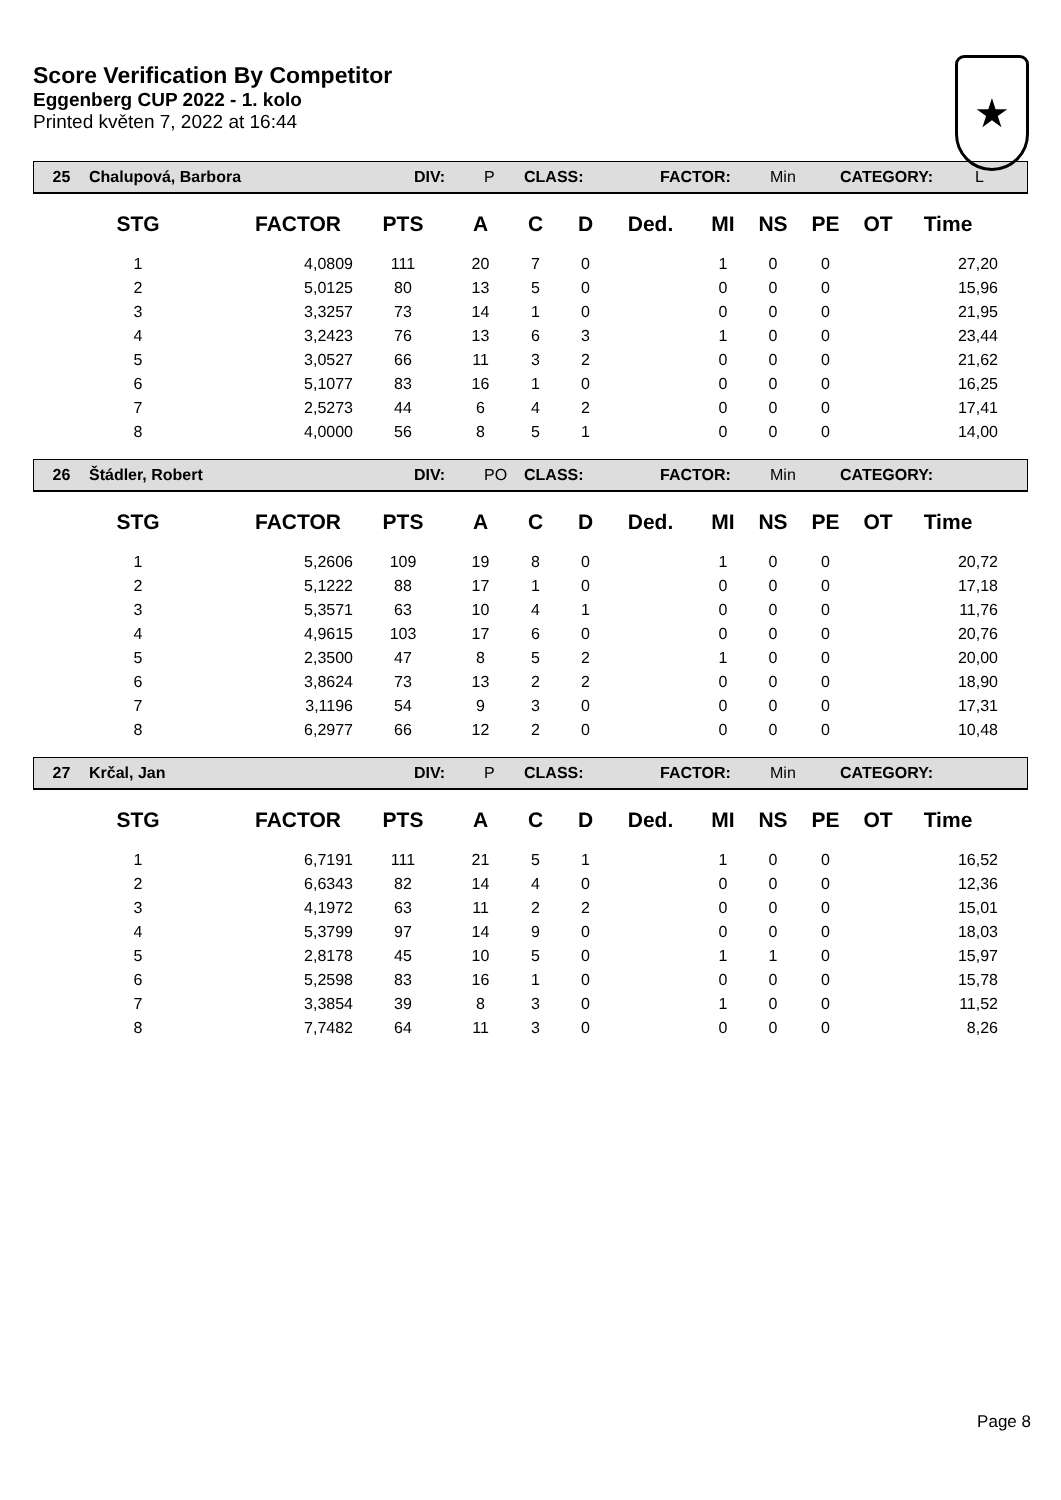Score Verification By Competitor
Eggenberg CUP 2022 - 1. kolo
Printed květen 7, 2022 at 16:44
★
25 Chalupová, Barbora DIV: P CLASS: FACTOR: Min CATEGORY: L
| STG | FACTOR | PTS | A | C | D | Ded. | MI | NS | PE | OT | Time |
| --- | --- | --- | --- | --- | --- | --- | --- | --- | --- | --- | --- |
| 1 | 4,0809 | 111 | 20 | 7 | 0 | | 1 | 0 | 0 | | 27,20 |
| 2 | 5,0125 | 80 | 13 | 5 | 0 | | 0 | 0 | 0 | | 15,96 |
| 3 | 3,3257 | 73 | 14 | 1 | 0 | | 0 | 0 | 0 | | 21,95 |
| 4 | 3,2423 | 76 | 13 | 6 | 3 | | 1 | 0 | 0 | | 23,44 |
| 5 | 3,0527 | 66 | 11 | 3 | 2 | | 0 | 0 | 0 | | 21,62 |
| 6 | 5,1077 | 83 | 16 | 1 | 0 | | 0 | 0 | 0 | | 16,25 |
| 7 | 2,5273 | 44 | 6 | 4 | 2 | | 0 | 0 | 0 | | 17,41 |
| 8 | 4,0000 | 56 | 8 | 5 | 1 | | 0 | 0 | 0 | | 14,00 |
26 Štádler, Robert DIV: PO CLASS: FACTOR: Min CATEGORY:
| STG | FACTOR | PTS | A | C | D | Ded. | MI | NS | PE | OT | Time |
| --- | --- | --- | --- | --- | --- | --- | --- | --- | --- | --- | --- |
| 1 | 5,2606 | 109 | 19 | 8 | 0 | | 1 | 0 | 0 | | 20,72 |
| 2 | 5,1222 | 88 | 17 | 1 | 0 | | 0 | 0 | 0 | | 17,18 |
| 3 | 5,3571 | 63 | 10 | 4 | 1 | | 0 | 0 | 0 | | 11,76 |
| 4 | 4,9615 | 103 | 17 | 6 | 0 | | 0 | 0 | 0 | | 20,76 |
| 5 | 2,3500 | 47 | 8 | 5 | 2 | | 1 | 0 | 0 | | 20,00 |
| 6 | 3,8624 | 73 | 13 | 2 | 2 | | 0 | 0 | 0 | | 18,90 |
| 7 | 3,1196 | 54 | 9 | 3 | 0 | | 0 | 0 | 0 | | 17,31 |
| 8 | 6,2977 | 66 | 12 | 2 | 0 | | 0 | 0 | 0 | | 10,48 |
27 Krčal, Jan DIV: P CLASS: FACTOR: Min CATEGORY:
| STG | FACTOR | PTS | A | C | D | Ded. | MI | NS | PE | OT | Time |
| --- | --- | --- | --- | --- | --- | --- | --- | --- | --- | --- | --- |
| 1 | 6,7191 | 111 | 21 | 5 | 1 | | 1 | 0 | 0 | | 16,52 |
| 2 | 6,6343 | 82 | 14 | 4 | 0 | | 0 | 0 | 0 | | 12,36 |
| 3 | 4,1972 | 63 | 11 | 2 | 2 | | 0 | 0 | 0 | | 15,01 |
| 4 | 5,3799 | 97 | 14 | 9 | 0 | | 0 | 0 | 0 | | 18,03 |
| 5 | 2,8178 | 45 | 10 | 5 | 0 | | 1 | 1 | 0 | | 15,97 |
| 6 | 5,2598 | 83 | 16 | 1 | 0 | | 0 | 0 | 0 | | 15,78 |
| 7 | 3,3854 | 39 | 8 | 3 | 0 | | 1 | 0 | 0 | | 11,52 |
| 8 | 7,7482 | 64 | 11 | 3 | 0 | | 0 | 0 | 0 | | 8,26 |
Page 8